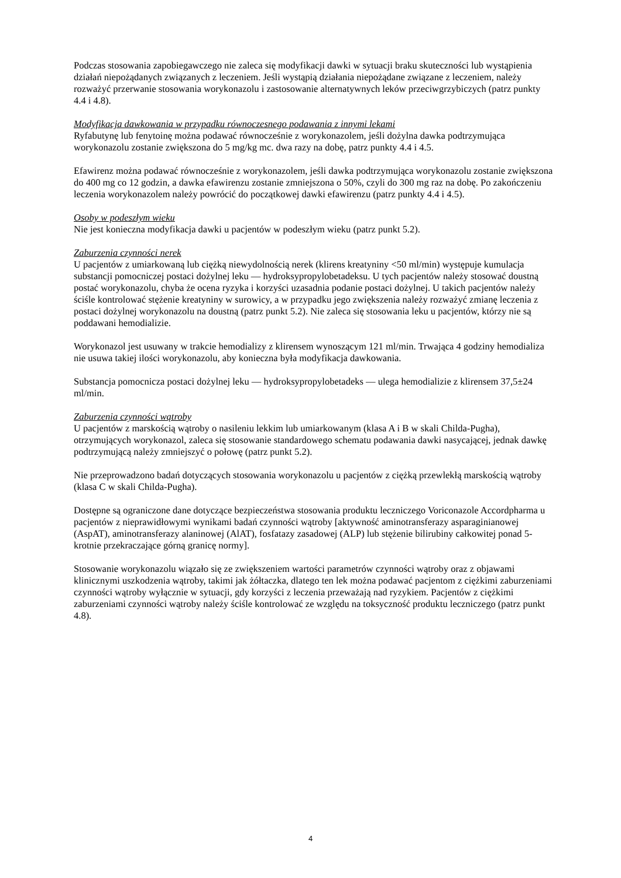Podczas stosowania zapobiegawczego nie zaleca się modyfikacji dawki w sytuacji braku skuteczności lub wystąpienia działań niepożądanych związanych z leczeniem. Jeśli wystąpią działania niepożądane związane z leczeniem, należy rozważyć przerwanie stosowania worykonazolu i zastosowanie alternatywnych leków przeciwgrzybiczych (patrz punkty 4.4 i 4.8).
Modyfikacja dawkowania w przypadku równoczesnego podawania z innymi lekami
Ryfabutynę lub fenytoinę można podawać równocześnie z worykonazolem, jeśli dożylna dawka podtrzymująca worykonazolu zostanie zwiększona do 5 mg/kg mc. dwa razy na dobę, patrz punkty 4.4 i 4.5.
Efawirenz można podawać równocześnie z worykonazolem, jeśli dawka podtrzymująca worykonazolu zostanie zwiększona do 400 mg co 12 godzin, a dawka efawirenzu zostanie zmniejszona o 50%, czyli do 300 mg raz na dobę. Po zakończeniu leczenia worykonazolem należy powrócić do początkowej dawki efawirenzu (patrz punkty 4.4 i 4.5).
Osoby w podeszłym wieku
Nie jest konieczna modyfikacja dawki u pacjentów w podeszłym wieku (patrz punkt 5.2).
Zaburzenia czynności nerek
U pacjentów z umiarkowaną lub ciężką niewydolnością nerek (klirens kreatyniny <50 ml/min) występuje kumulacja substancji pomocniczej postaci dożylnej leku — hydroksypropylobetadeksu. U tych pacjentów należy stosować doustną postać worykonazolu, chyba że ocena ryzyka i korzyści uzasadnia podanie postaci dożylnej. U takich pacjentów należy ściśle kontrolować stężenie kreatyniny w surowicy, a w przypadku jego zwiększenia należy rozważyć zmianę leczenia z postaci dożylnej worykonazolu na doustną (patrz punkt 5.2). Nie zaleca się stosowania leku u pacjentów, którzy nie są poddawani hemodializie.
Worykonazol jest usuwany w trakcie hemodializy z klirensem wynoszącym 121 ml/min. Trwająca 4 godziny hemodializa nie usuwa takiej ilości worykonazolu, aby konieczna była modyfikacja dawkowania.
Substancja pomocnicza postaci dożylnej leku — hydroksypropylobetadeks — ulega hemodializie z klirensem 37,5±24 ml/min.
Zaburzenia czynności wątroby
U pacjentów z marskością wątroby o nasileniu lekkim lub umiarkowanym (klasa A i B w skali Childa-Pugha), otrzymujących worykonazol, zaleca się stosowanie standardowego schematu podawania dawki nasycającej, jednak dawkę podtrzymującą należy zmniejszyć o połowę (patrz punkt 5.2).
Nie przeprowadzono badań dotyczących stosowania worykonazolu u pacjentów z ciężką przewlekłą marskością wątroby (klasa C w skali Childa-Pugha).
Dostępne są ograniczone dane dotyczące bezpieczeństwa stosowania produktu leczniczego Voriconazole Accordpharma u pacjentów z nieprawidłowymi wynikami badań czynności wątroby [aktywność aminotransferazy asparaginianowej (AspAT), aminotransferazy alaninowej (AlAT), fosfatazy zasadowej (ALP) lub stężenie bilirubiny całkowitej ponad 5-krotnie przekraczające górną granicę normy].
Stosowanie worykonazolu wiązało się ze zwiększeniem wartości parametrów czynności wątroby oraz z objawami klinicznymi uszkodzenia wątroby, takimi jak żółtaczka, dlatego ten lek można podawać pacjentom z ciężkimi zaburzeniami czynności wątroby wyłącznie w sytuacji, gdy korzyści z leczenia przeważają nad ryzykiem. Pacjentów z ciężkimi zaburzeniami czynności wątroby należy ściśle kontrolować ze względu na toksyczność produktu leczniczego (patrz punkt 4.8).
4